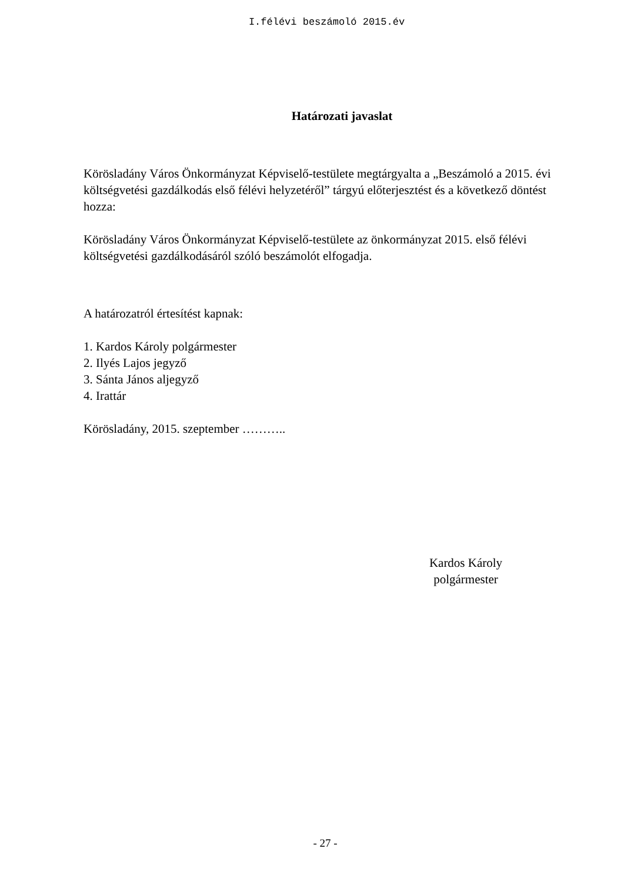I.félévi beszámoló 2015.év
Határozati javaslat
Körösladány Város Önkormányzat Képviselő-testülete megtárgyalta a „Beszámoló a 2015. évi költségvetési gazdálkodás első félévi helyzetéről” tárgyú előterjesztést és a következő döntést hozza:
Körösladány Város Önkormányzat Képviselő-testülete az önkormányzat 2015. első félévi költségvetési gazdálkodásáról szóló beszámolót elfogadja.
A határozatról értesítést kapnak:
1. Kardos Károly polgármester
2. Ilyés Lajos jegyző
3. Sánta János aljegyző
4. Irattár
Körösladány, 2015. szeptember ………..
Kardos Károly
polgármester
- 27 -